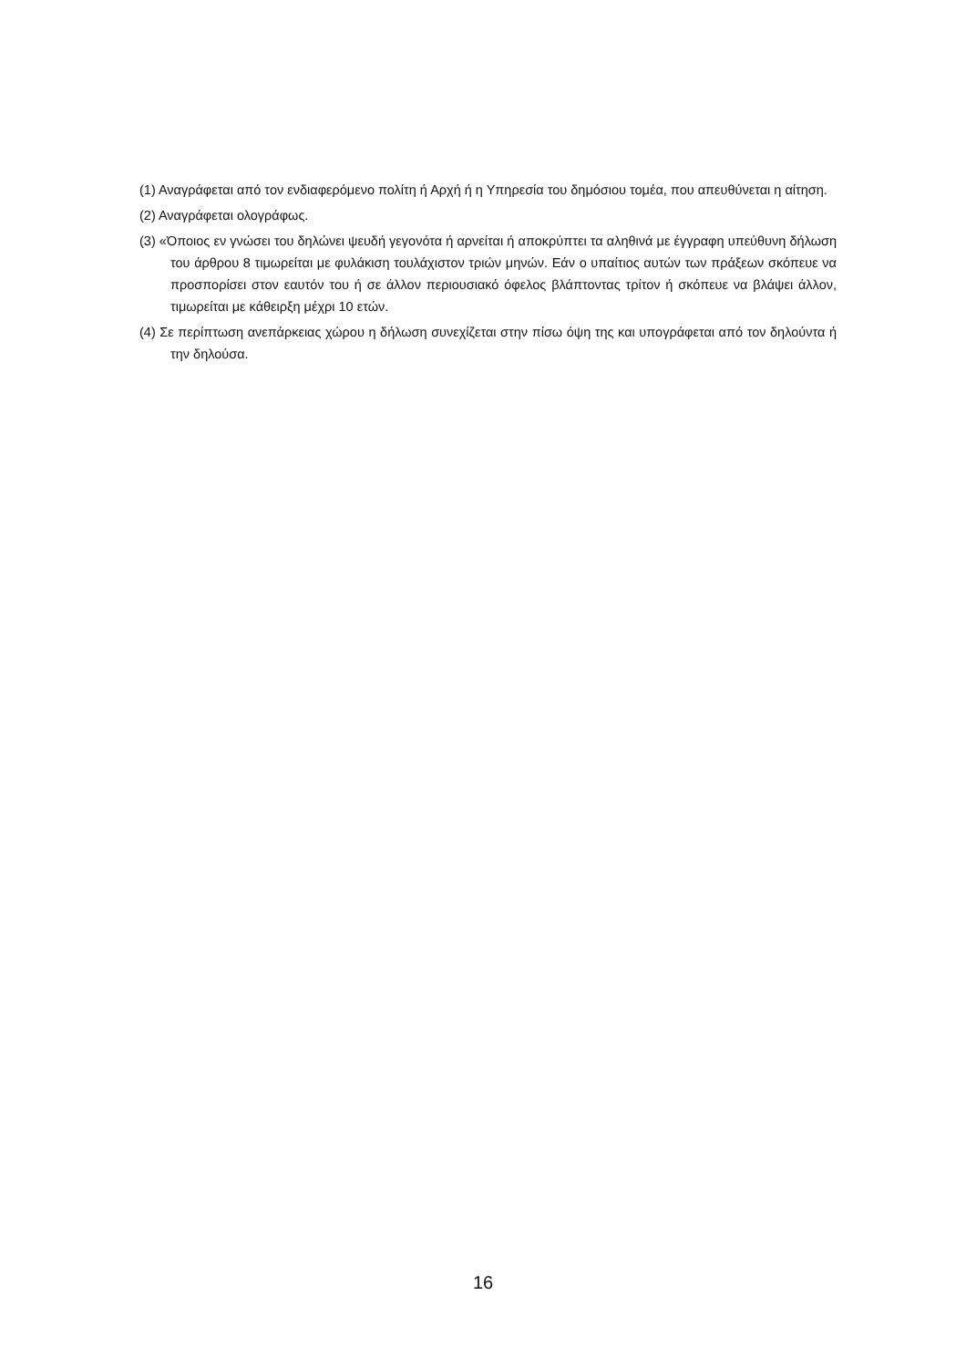(1) Αναγράφεται από τον ενδιαφερόμενο πολίτη ή Αρχή ή η Υπηρεσία του δημόσιου τομέα, που απευθύνεται η αίτηση.
(2) Αναγράφεται ολογράφως.
(3) «Όποιος εν γνώσει του δηλώνει ψευδή γεγονότα ή αρνείται ή αποκρύπτει τα αληθινά με έγγραφη υπεύθυνη δήλωση του άρθρου 8 τιμωρείται με φυλάκιση τουλάχιστον τριών μηνών. Εάν ο υπαίτιος αυτών των πράξεων σκόπευε να προσπορίσει στον εαυτόν του ή σε άλλον περιουσιακό όφελος βλάπτοντας τρίτον ή σκόπευε να βλάψει άλλον, τιμωρείται με κάθειρξη μέχρι 10 ετών.
(4) Σε περίπτωση ανεπάρκειας χώρου η δήλωση συνεχίζεται στην πίσω όψη της και υπογράφεται από τον δηλούντα ή την δηλούσα.
16